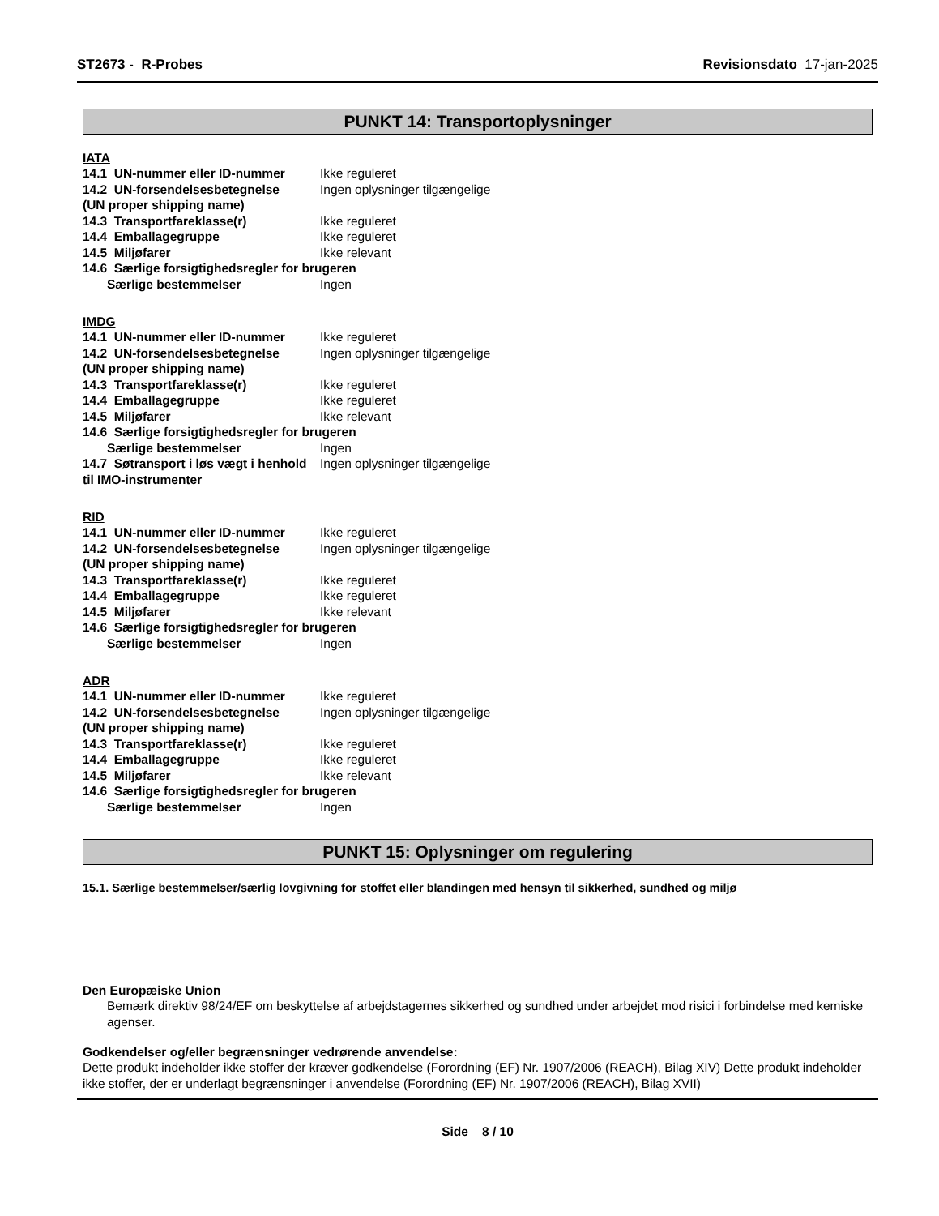ST2673 - R-Probes Revisionsdato 17-jan-2025
PUNKT 14: Transportoplysninger
IATA
14.1 UN-nummer eller ID-nummer Ikke reguleret
14.2 UN-forsendelsesbetegnelse Ingen oplysninger tilgængelige
(UN proper shipping name)
14.3 Transportfareklasse(r) Ikke reguleret
14.4 Emballagegruppe Ikke reguleret
14.5 Miljøfarer Ikke relevant
14.6 Særlige forsigtighedsregler for brugeren
Særlige bestemmelser Ingen
IMDG
14.1 UN-nummer eller ID-nummer Ikke reguleret
14.2 UN-forsendelsesbetegnelse Ingen oplysninger tilgængelige
(UN proper shipping name)
14.3 Transportfareklasse(r) Ikke reguleret
14.4 Emballagegruppe Ikke reguleret
14.5 Miljøfarer Ikke relevant
14.6 Særlige forsigtighedsregler for brugeren
Særlige bestemmelser Ingen
14.7 Søtransport i løs vægt i henhold til IMO-instrumenter Ingen oplysninger tilgængelige
RID
14.1 UN-nummer eller ID-nummer Ikke reguleret
14.2 UN-forsendelsesbetegnelse Ingen oplysninger tilgængelige
(UN proper shipping name)
14.3 Transportfareklasse(r) Ikke reguleret
14.4 Emballagegruppe Ikke reguleret
14.5 Miljøfarer Ikke relevant
14.6 Særlige forsigtighedsregler for brugeren
Særlige bestemmelser Ingen
ADR
14.1 UN-nummer eller ID-nummer Ikke reguleret
14.2 UN-forsendelsesbetegnelse Ingen oplysninger tilgængelige
(UN proper shipping name)
14.3 Transportfareklasse(r) Ikke reguleret
14.4 Emballagegruppe Ikke reguleret
14.5 Miljøfarer Ikke relevant
14.6 Særlige forsigtighedsregler for brugeren
Særlige bestemmelser Ingen
PUNKT 15: Oplysninger om regulering
15.1. Særlige bestemmelser/særlig lovgivning for stoffet eller blandingen med hensyn til sikkerhed, sundhed og miljø
Den Europæiske Union
Bemærk direktiv 98/24/EF om beskyttelse af arbejdstagernes sikkerhed og sundhed under arbejdet mod risici i forbindelse med kemiske agenser.
Godkendelser og/eller begrænsninger vedrørende anvendelse:
Dette produkt indeholder ikke stoffer der kræver godkendelse (Forordning (EF) Nr. 1907/2006 (REACH), Bilag XIV) Dette produkt indeholder ikke stoffer, der er underlagt begrænsninger i anvendelse (Forordning (EF) Nr. 1907/2006 (REACH), Bilag XVII)
Side 8 / 10